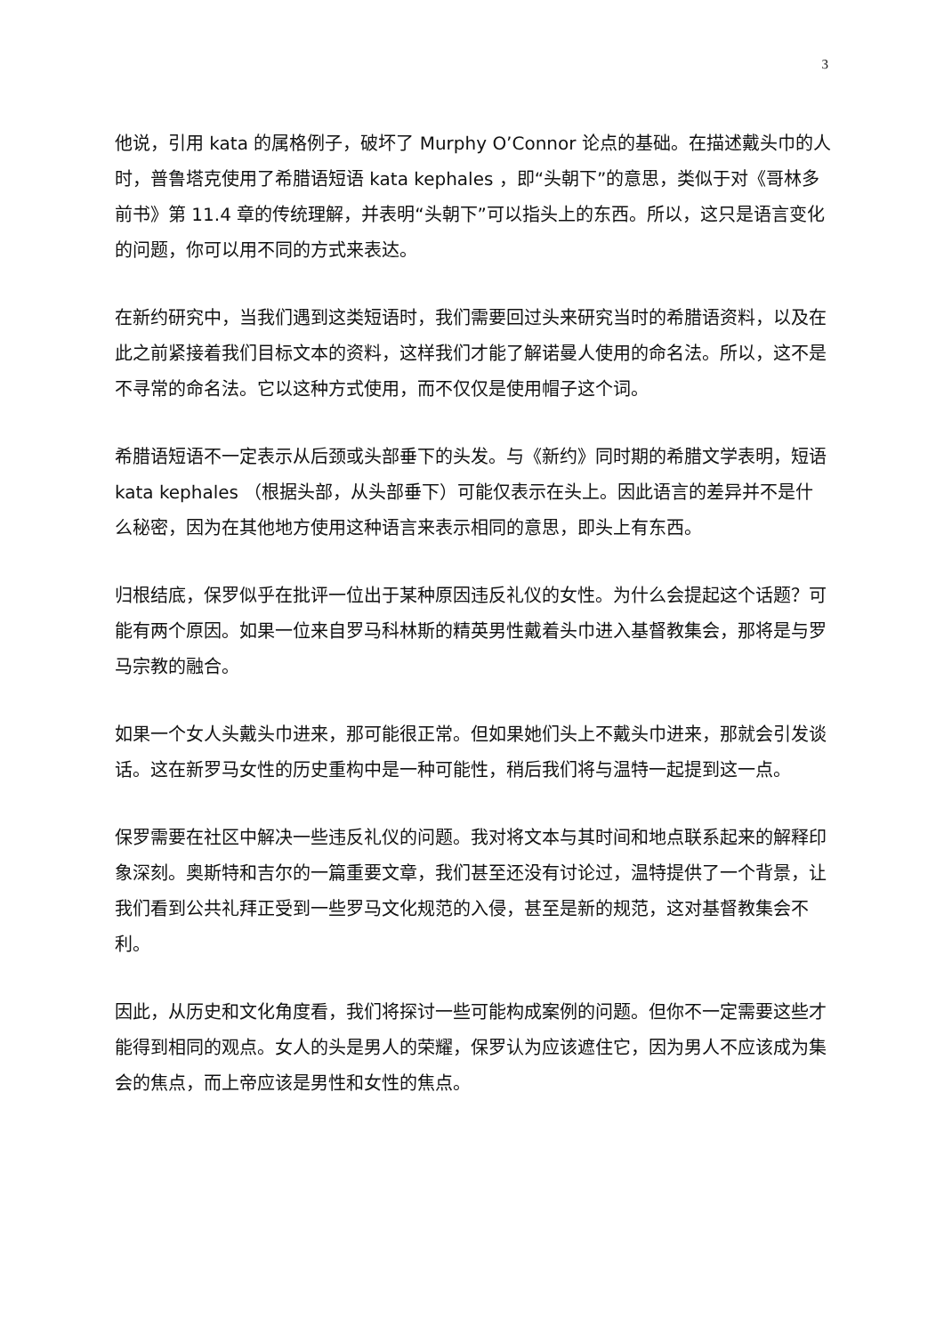3
他说，引用 kata 的属格例子，破坏了 Murphy O’Connor 论点的基础。在描述戴头巾的人时，普鲁塔克使用了希腊语短语 kata kephales ，即“头朝下”的意思，类似于对《哥林多前书》第 11.4 章的传统理解，并表明“头朝下”可以指头上的东西。所以，这只是语言变化的问题，你可以用不同的方式来表达。
在新约研究中，当我们遇到这类短语时，我们需要回过头来研究当时的希腊语资料，以及在此之前紧接着我们目标文本的资料，这样我们才能了解诺曼人使用的命名法。所以，这不是不寻常的命名法。它以这种方式使用，而不仅仅是使用帽子这个词。
希腊语短语不一定表示从后颈或头部垂下的头发。与《新约》同时期的希腊文学表明，短语 kata kephales （根据头部，从头部垂下）可能仅表示在头上。因此语言的差异并不是什么秘密，因为在其他地方使用这种语言来表示相同的意思，即头上有东西。
归根结底，保罗似乎在批评一位出于某种原因违反礼仪的女性。为什么会提起这个话题？可能有两个原因。如果一位来自罗马科林斯的精英男性戴着头巾进入基督教集会，那将是与罗马宗教的融合。
如果一个女人头戴头巾进来，那可能很正常。但如果她们头上不戴头巾进来，那就会引发谈话。这在新罗马女性的历史重构中是一种可能性，稍后我们将与温特一起提到这一点。
保罗需要在社区中解决一些违反礼仪的问题。我对将文本与其时间和地点联系起来的解释印象深刻。奥斯特和吉尔的一篇重要文章，我们甚至还没有讨论过，温特提供了一个背景，让我们看到公共礼拜正受到一些罗马文化规范的入侵，甚至是新的规范，这对基督教集会不利。
因此，从历史和文化角度看，我们将探讨一些可能构成案例的问题。但你不一定需要这些才能得到相同的观点。女人的头是男人的荣耀，保罗认为应该遮住它，因为男人不应该成为集会的焦点，而上帝应该是男性和女性的焦点。